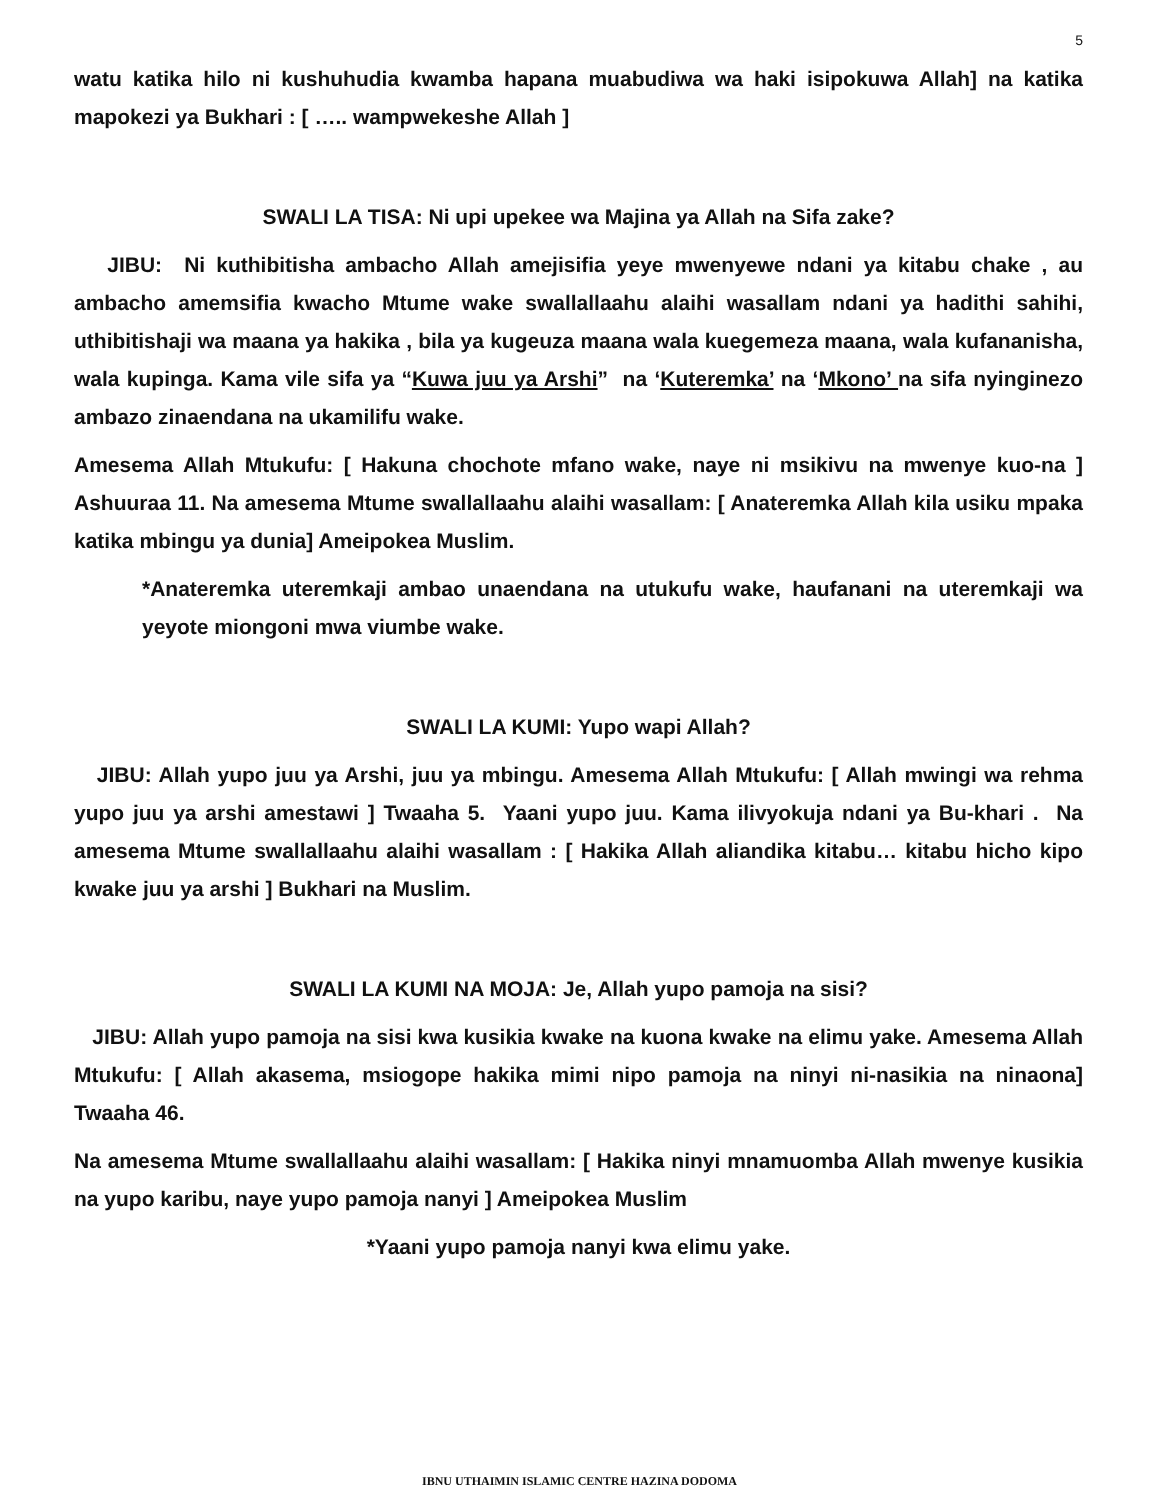5
watu katika hilo ni kushuhudia kwamba hapana muabudiwa wa haki isipokuwa Allah] na katika mapokezi ya Bukhari : [ ….. wampwekeshe Allah ]
SWALI LA TISA: Ni upi upekee wa Majina ya Allah na Sifa zake?
JIBU: Ni kuthibitisha ambacho Allah amejisifia yeye mwenyewe ndani ya kitabu chake , au ambacho amemsifia kwacho Mtume wake swallallaahu alaihi wasallam ndani ya hadithi sahihi, uthibitishaji wa maana ya hakika , bila ya kugeuza maana wala kuegemeza maana, wala kufananisha, wala kupinga. Kama vile sifa ya “Kuwa juu ya Arshi” na ‘Kuteremka’ na ‘Mkono’ na sifa nyinginezo ambazo zinaendana na ukamilifu wake.
Amesema Allah Mtukufu: [ Hakuna chochote mfano wake, naye ni msikivu na mwenye kuo-na ] Ashuuraa 11. Na amesema Mtume swallallaahu alaihi wasallam: [ Anateremka Allah kila usiku mpaka katika mbingu ya dunia] Ameipokea Muslim.
*Anateremka uteremkaji ambao unaendana na utukufu wake, haufanani na uteremkaji wa yeyote miongoni mwa viumbe wake.
SWALI LA KUMI: Yupo wapi Allah?
JIBU: Allah yupo juu ya Arshi, juu ya mbingu. Amesema Allah Mtukufu: [ Allah mwingi wa rehma yupo juu ya arshi amestawi ] Twaaha 5. Yaani yupo juu. Kama ilivyokuja ndani ya Bu-khari . Na amesema Mtume swallallaahu alaihi wasallam : [ Hakika Allah aliandika kitabu… kitabu hicho kipo kwake juu ya arshi ] Bukhari na Muslim.
SWALI LA KUMI NA MOJA: Je, Allah yupo pamoja na sisi?
JIBU: Allah yupo pamoja na sisi kwa kusikia kwake na kuona kwake na elimu yake. Amesema Allah Mtukufu: [ Allah akasema, msiogope hakika mimi nipo pamoja na ninyi ni-nasikia na ninaona] Twaaha 46.
Na amesema Mtume swallallaahu alaihi wasallam: [ Hakika ninyi mnamuomba Allah mwenye kusikia na yupo karibu, naye yupo pamoja nanyi ] Ameipokea Muslim
*Yaani yupo pamoja nanyi kwa elimu yake.
IBNU UTHAIMIN ISLAMIC CENTRE HAZINA DODOMA